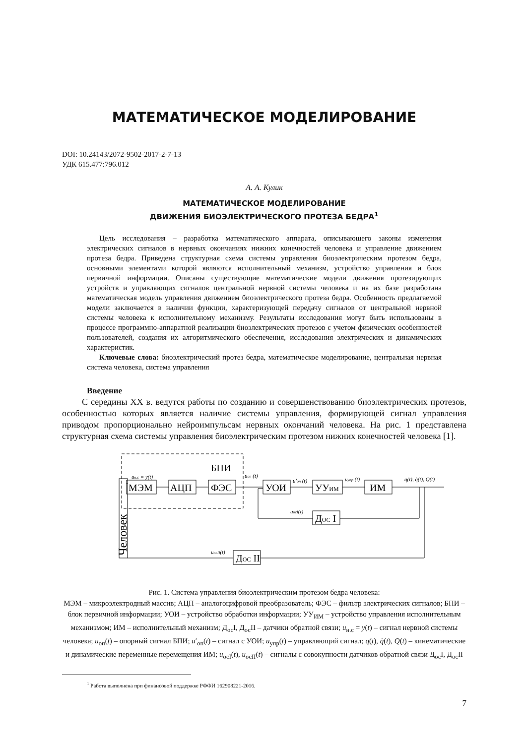МАТЕМАТИЧЕСКОЕ МОДЕЛИРОВАНИЕ
DOI: 10.24143/2072-9502-2017-2-7-13
УДК 615.477:796.012
А. А. Кулик
МАТЕМАТИЧЕСКОЕ МОДЕЛИРОВАНИЕ
ДВИЖЕНИЯ БИОЭЛЕКТРИЧЕСКОГО ПРОТЕЗА БЕДРА<sup>1</sup>
Цель исследования – разработка математического аппарата, описывающего законы изменения электрических сигналов в нервных окончаниях нижних конечностей человека и управление движением протеза бедра. Приведена структурная схема системы управления биоэлектрическим протезом бедра, основными элементами которой являются исполнительный механизм, устройство управления и блок первичной информации. Описаны существующие математические модели движения протезирующих устройств и управляющих сигналов центральной нервной системы человека и на их базе разработана математическая модель управления движением биоэлектрического протеза бедра. Особенность предлагаемой модели заключается в наличии функции, характеризующей передачу сигналов от центральной нервной системы человека к исполнительному механизму. Результаты исследования могут быть использованы в процессе программно-аппаратной реализации биоэлектрических протезов с учетом физических особенностей пользователей, создания их алгоритмического обеспечения, исследования электрических и динамических характеристик.
Ключевые слова: биоэлектрический протез бедра, математическое моделирование, центральная нервная система человека, система управления
Введение
С середины XX в. ведутся работы по созданию и совершенствованию биоэлектрических протезов, особенностью которых является наличие системы управления, формирующей сигнал управления приводом пропорционально нейроимпульсам нервных окончаний человека. На рис. 1 представлена структурная схема системы управления биоэлектрическим протезом нижних конечностей человека [1].
Человек
БПИ
МЭМ
АЦП
ФЭС
УОИ
УУИМ
ИМ
ДОС I
ДОС II
uн.с = y(t)
uоп (t)
u′оп (t)
uупр (t)
q(t), q̇(t), Q(t)
uосI(t)
uосII(t)
Рис. 1. Система управления биоэлектрическим протезом бедра человека:
МЭМ – микроэлектродный массив; АЦП – аналогоцифровой преобразователь; ФЭС – фильтр электрических сигналов; БПИ – блок первичной информации; УОИ – устройство обработки информации; УУ<sub>ИМ</sub> – устройство управления исполнительным механизмом; ИМ – исполнительный механизм; Д<sub>ос</sub>I, Д<sub>ос</sub>II – датчики обратной связи; u<sub>н.с</sub> = y(t) – сигнал нервной системы человека; u<sub>оп</sub>(t) – опорный сигнал БПИ; u′<sub>оп</sub>(t) – сигнал с УОИ; u<sub>упр</sub>(t) – управляющий сигнал; q(t), q̇(t), Q(t) – кинематические и динамические переменные перемещения ИМ; u<sub>осI</sub>(t), u<sub>осII</sub>(t) – сигналы с совокупности датчиков обратной связи Д<sub>ос</sub>I, Д<sub>ос</sub>II
<sup>1</sup> Работа выполнена при финансовой поддержке РФФИ 162908221-2016.
7